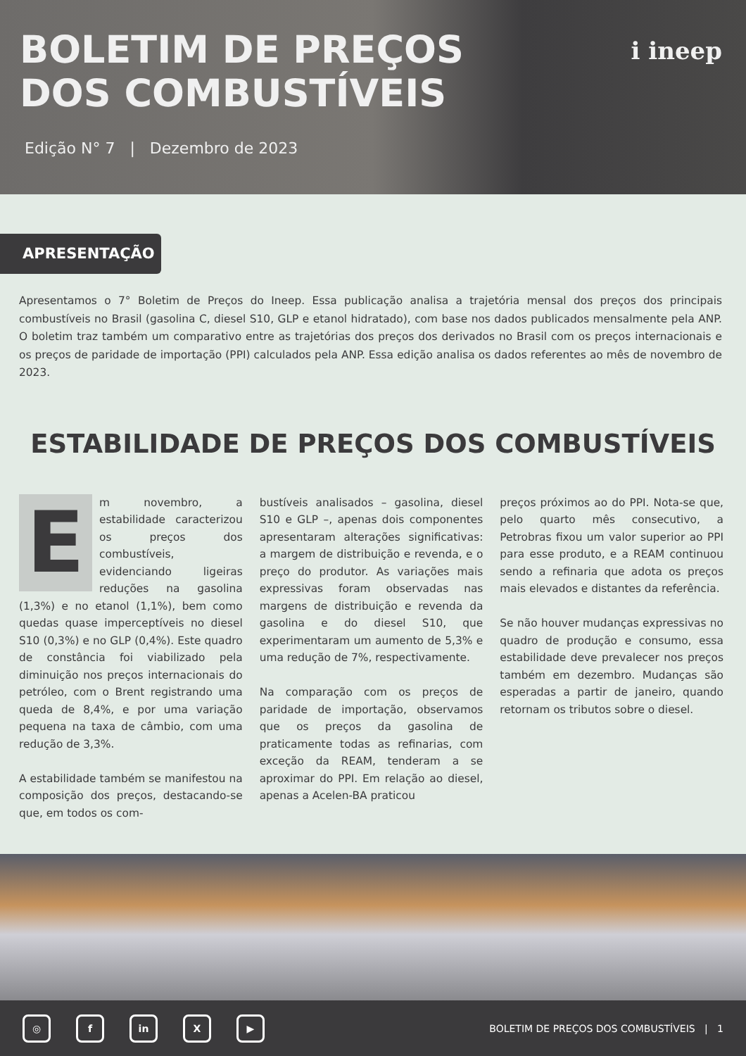BOLETIM DE PREÇOS
DOS COMBUSTÍVEIS
Edição N° 7 | Dezembro de 2023
i ineep
APRESENTAÇÃO
Apresentamos o 7° Boletim de Preços do Ineep. Essa publicação analisa a trajetória mensal dos preços dos principais combustíveis no Brasil (gasolina C, diesel S10, GLP e etanol hidratado), com base nos dados publicados mensalmente pela ANP. O boletim traz também um comparativo entre as trajetórias dos preços dos derivados no Brasil com os preços internacionais e os preços de paridade de importação (PPI) calculados pela ANP. Essa edição analisa os dados referentes ao mês de novembro de 2023.
ESTABILIDADE DE PREÇOS DOS COMBUSTÍVEIS
Em novembro, a estabilidade caracterizou os preços dos combustíveis, evidenciando ligeiras reduções na gasolina (1,3%) e no etanol (1,1%), bem como quedas quase imperceptíveis no diesel S10 (0,3%) e no GLP (0,4%). Este quadro de constância foi viabilizado pela diminuição nos preços internacionais do petróleo, com o Brent registrando uma queda de 8,4%, e por uma variação pequena na taxa de câmbio, com uma redução de 3,3%.
A estabilidade também se manifestou na composição dos preços, destacando-se que, em todos os com-
bustíveis analisados – gasolina, diesel S10 e GLP –, apenas dois componentes apresentaram alterações significativas: a margem de distribuição e revenda, e o preço do produtor. As variações mais expressivas foram observadas nas margens de distribuição e revenda da gasolina e do diesel S10, que experimentaram um aumento de 5,3% e uma redução de 7%, respectivamente.
Na comparação com os preços de paridade de importação, observamos que os preços da gasolina de praticamente todas as refinarias, com exceção da REAM, tenderam a se aproximar do PPI. Em relação ao diesel, apenas a Acelen-BA praticou
preços próximos ao do PPI. Nota-se que, pelo quarto mês consecutivo, a Petrobras fixou um valor superior ao PPI para esse produto, e a REAM continuou sendo a refinaria que adota os preços mais elevados e distantes da referência.
Se não houver mudanças expressivas no quadro de produção e consumo, essa estabilidade deve prevalecer nos preços também em dezembro. Mudanças são esperadas a partir de janeiro, quando retornam os tributos sobre o diesel.
◎ f in X ▶
BOLETIM DE PREÇOS DOS COMBUSTÍVEIS | 1